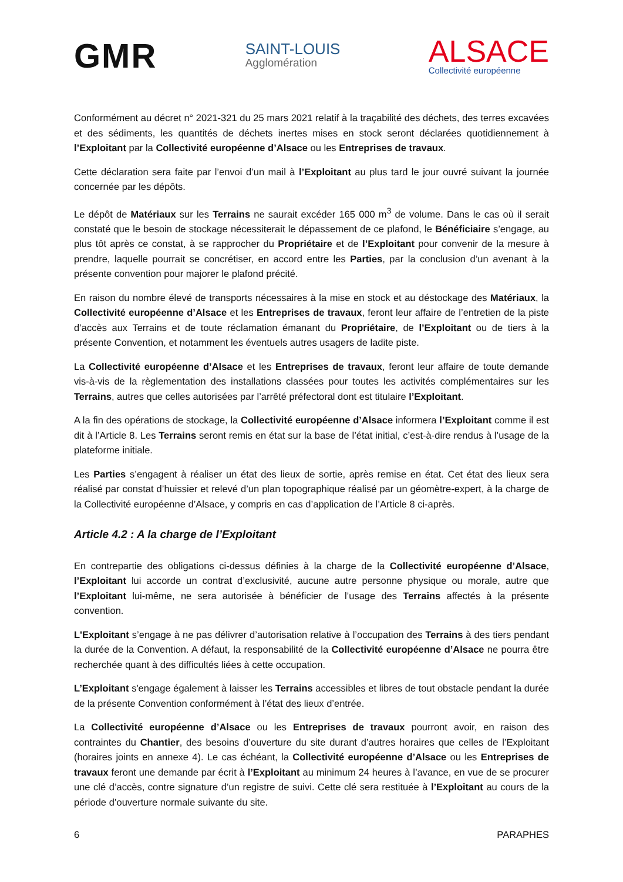GMR
SAINT-LOUIS
Agglomération
ALSACE
Collectivité européenne
Conformément au décret n° 2021-321 du 25 mars 2021 relatif à la traçabilité des déchets, des terres excavées et des sédiments, les quantités de déchets inertes mises en stock seront déclarées quotidiennement à l’Exploitant par la Collectivité européenne d’Alsace ou les Entreprises de travaux.
Cette déclaration sera faite par l’envoi d’un mail à l’Exploitant au plus tard le jour ouvré suivant la journée concernée par les dépôts.
Le dépôt de Matériaux sur les Terrains ne saurait excéder 165 000 m<sup>3</sup> de volume. Dans le cas où il serait constaté que le besoin de stockage nécessiterait le dépassement de ce plafond, le Bénéficiaire s’engage, au plus tôt après ce constat, à se rapprocher du Propriétaire et de l’Exploitant pour convenir de la mesure à prendre, laquelle pourrait se concrétiser, en accord entre les Parties, par la conclusion d’un avenant à la présente convention pour majorer le plafond précité.
En raison du nombre élevé de transports nécessaires à la mise en stock et au déstockage des Matériaux, la Collectivité européenne d’Alsace et les Entreprises de travaux, feront leur affaire de l’entretien de la piste d’accès aux Terrains et de toute réclamation émanant du Propriétaire, de l’Exploitant ou de tiers à la présente Convention, et notamment les éventuels autres usagers de ladite piste.
La Collectivité européenne d’Alsace et les Entreprises de travaux, feront leur affaire de toute demande vis-à-vis de la règlementation des installations classées pour toutes les activités complémentaires sur les Terrains, autres que celles autorisées par l’arrêté préfectoral dont est titulaire l’Exploitant.
A la fin des opérations de stockage, la Collectivité européenne d’Alsace informera l’Exploitant comme il est dit à l’Article 8. Les Terrains seront remis en état sur la base de l’état initial, c’est-à-dire rendus à l’usage de la plateforme initiale.
Les Parties s’engagent à réaliser un état des lieux de sortie, après remise en état. Cet état des lieux sera réalisé par constat d’huissier et relevé d’un plan topographique réalisé par un géomètre-expert, à la charge de la Collectivité européenne d’Alsace, y compris en cas d’application de l’Article 8 ci-après.
Article 4.2 : A la charge de l’Exploitant
En contrepartie des obligations ci-dessus définies à la charge de la Collectivité européenne d’Alsace, l’Exploitant lui accorde un contrat d’exclusivité, aucune autre personne physique ou morale, autre que l’Exploitant lui-même, ne sera autorisée à bénéficier de l’usage des Terrains affectés à la présente convention.
L'Exploitant s’engage à ne pas délivrer d’autorisation relative à l’occupation des Terrains à des tiers pendant la durée de la Convention. A défaut, la responsabilité de la Collectivité européenne d’Alsace ne pourra être recherchée quant à des difficultés liées à cette occupation.
L’Exploitant s'engage également à laisser les Terrains accessibles et libres de tout obstacle pendant la durée de la présente Convention conformément à l’état des lieux d’entrée.
La Collectivité européenne d’Alsace ou les Entreprises de travaux pourront avoir, en raison des contraintes du Chantier, des besoins d’ouverture du site durant d’autres horaires que celles de l’Exploitant (horaires joints en annexe 4). Le cas échéant, la Collectivité européenne d’Alsace ou les Entreprises de travaux feront une demande par écrit à l’Exploitant au minimum 24 heures à l’avance, en vue de se procurer une clé d’accès, contre signature d’un registre de suivi. Cette clé sera restituée à l’Exploitant au cours de la période d’ouverture normale suivante du site.
6 PARAPHES